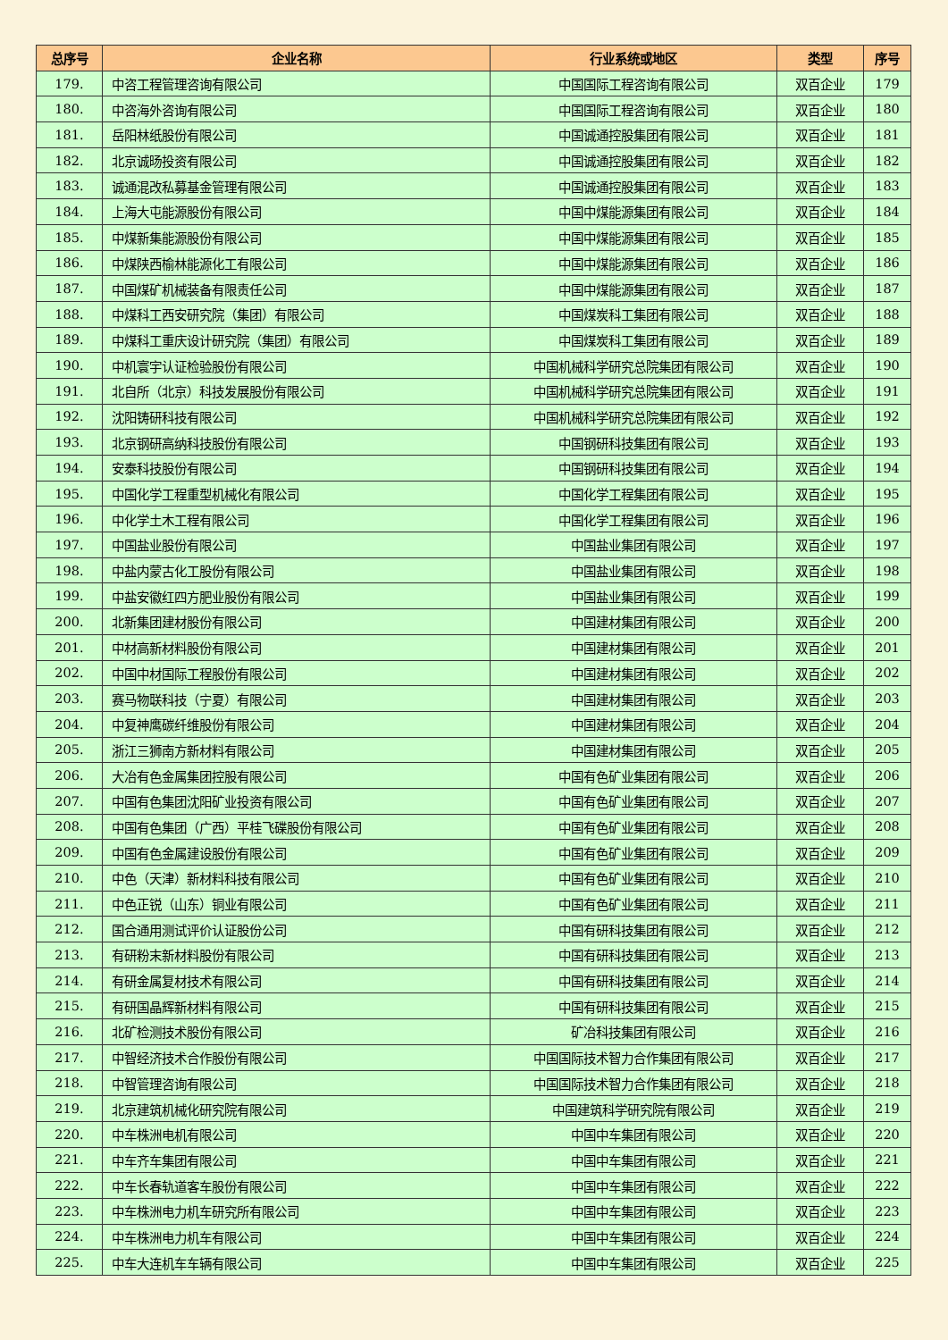| 总序号 | 企业名称 | 行业系统或地区 | 类型 | 序号 |
| --- | --- | --- | --- | --- |
| 179. | 中咨工程管理咨询有限公司 | 中国国际工程咨询有限公司 | 双百企业 | 179 |
| 180. | 中咨海外咨询有限公司 | 中国国际工程咨询有限公司 | 双百企业 | 180 |
| 181. | 岳阳林纸股份有限公司 | 中国诚通控股集团有限公司 | 双百企业 | 181 |
| 182. | 北京诚旸投资有限公司 | 中国诚通控股集团有限公司 | 双百企业 | 182 |
| 183. | 诚通混改私募基金管理有限公司 | 中国诚通控股集团有限公司 | 双百企业 | 183 |
| 184. | 上海大屯能源股份有限公司 | 中国中煤能源集团有限公司 | 双百企业 | 184 |
| 185. | 中煤新集能源股份有限公司 | 中国中煤能源集团有限公司 | 双百企业 | 185 |
| 186. | 中煤陕西榆林能源化工有限公司 | 中国中煤能源集团有限公司 | 双百企业 | 186 |
| 187. | 中国煤矿机械装备有限责任公司 | 中国中煤能源集团有限公司 | 双百企业 | 187 |
| 188. | 中煤科工西安研究院（集团）有限公司 | 中国煤炭科工集团有限公司 | 双百企业 | 188 |
| 189. | 中煤科工重庆设计研究院（集团）有限公司 | 中国煤炭科工集团有限公司 | 双百企业 | 189 |
| 190. | 中机寰宇认证检验股份有限公司 | 中国机械科学研究总院集团有限公司 | 双百企业 | 190 |
| 191. | 北自所（北京）科技发展股份有限公司 | 中国机械科学研究总院集团有限公司 | 双百企业 | 191 |
| 192. | 沈阳铸研科技有限公司 | 中国机械科学研究总院集团有限公司 | 双百企业 | 192 |
| 193. | 北京钢研高纳科技股份有限公司 | 中国钢研科技集团有限公司 | 双百企业 | 193 |
| 194. | 安泰科技股份有限公司 | 中国钢研科技集团有限公司 | 双百企业 | 194 |
| 195. | 中国化学工程重型机械化有限公司 | 中国化学工程集团有限公司 | 双百企业 | 195 |
| 196. | 中化学土木工程有限公司 | 中国化学工程集团有限公司 | 双百企业 | 196 |
| 197. | 中国盐业股份有限公司 | 中国盐业集团有限公司 | 双百企业 | 197 |
| 198. | 中盐内蒙古化工股份有限公司 | 中国盐业集团有限公司 | 双百企业 | 198 |
| 199. | 中盐安徽红四方肥业股份有限公司 | 中国盐业集团有限公司 | 双百企业 | 199 |
| 200. | 北新集团建材股份有限公司 | 中国建材集团有限公司 | 双百企业 | 200 |
| 201. | 中材高新材料股份有限公司 | 中国建材集团有限公司 | 双百企业 | 201 |
| 202. | 中国中材国际工程股份有限公司 | 中国建材集团有限公司 | 双百企业 | 202 |
| 203. | 赛马物联科技（宁夏）有限公司 | 中国建材集团有限公司 | 双百企业 | 203 |
| 204. | 中复神鹰碳纤维股份有限公司 | 中国建材集团有限公司 | 双百企业 | 204 |
| 205. | 浙江三狮南方新材料有限公司 | 中国建材集团有限公司 | 双百企业 | 205 |
| 206. | 大冶有色金属集团控股有限公司 | 中国有色矿业集团有限公司 | 双百企业 | 206 |
| 207. | 中国有色集团沈阳矿业投资有限公司 | 中国有色矿业集团有限公司 | 双百企业 | 207 |
| 208. | 中国有色集团（广西）平桂飞碟股份有限公司 | 中国有色矿业集团有限公司 | 双百企业 | 208 |
| 209. | 中国有色金属建设股份有限公司 | 中国有色矿业集团有限公司 | 双百企业 | 209 |
| 210. | 中色（天津）新材料科技有限公司 | 中国有色矿业集团有限公司 | 双百企业 | 210 |
| 211. | 中色正锐（山东）铜业有限公司 | 中国有色矿业集团有限公司 | 双百企业 | 211 |
| 212. | 国合通用测试评价认证股份公司 | 中国有研科技集团有限公司 | 双百企业 | 212 |
| 213. | 有研粉末新材料股份有限公司 | 中国有研科技集团有限公司 | 双百企业 | 213 |
| 214. | 有研金属复材技术有限公司 | 中国有研科技集团有限公司 | 双百企业 | 214 |
| 215. | 有研国晶辉新材料有限公司 | 中国有研科技集团有限公司 | 双百企业 | 215 |
| 216. | 北矿检测技术股份有限公司 | 矿冶科技集团有限公司 | 双百企业 | 216 |
| 217. | 中智经济技术合作股份有限公司 | 中国国际技术智力合作集团有限公司 | 双百企业 | 217 |
| 218. | 中智管理咨询有限公司 | 中国国际技术智力合作集团有限公司 | 双百企业 | 218 |
| 219. | 北京建筑机械化研究院有限公司 | 中国建筑科学研究院有限公司 | 双百企业 | 219 |
| 220. | 中车株洲电机有限公司 | 中国中车集团有限公司 | 双百企业 | 220 |
| 221. | 中车齐车集团有限公司 | 中国中车集团有限公司 | 双百企业 | 221 |
| 222. | 中车长春轨道客车股份有限公司 | 中国中车集团有限公司 | 双百企业 | 222 |
| 223. | 中车株洲电力机车研究所有限公司 | 中国中车集团有限公司 | 双百企业 | 223 |
| 224. | 中车株洲电力机车有限公司 | 中国中车集团有限公司 | 双百企业 | 224 |
| 225. | 中车大连机车车辆有限公司 | 中国中车集团有限公司 | 双百企业 | 225 |